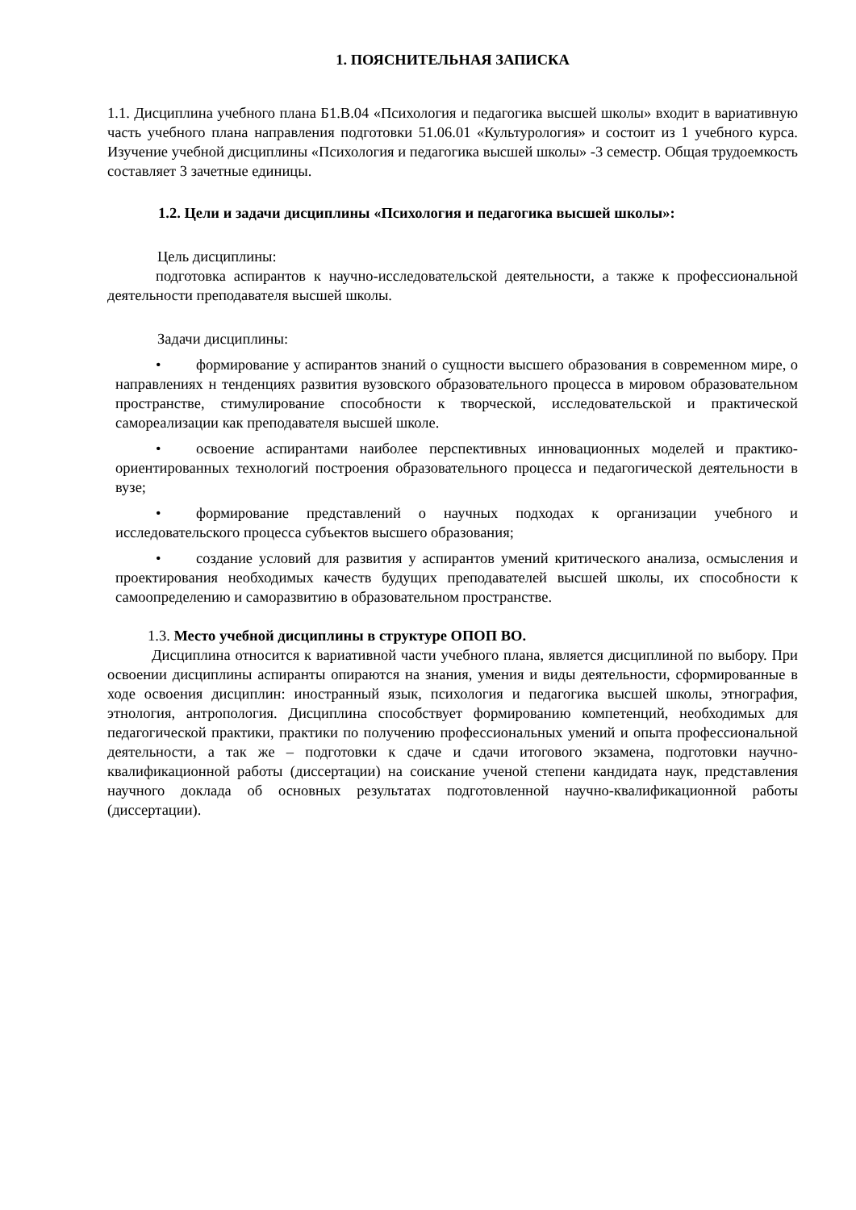1. ПОЯСНИТЕЛЬНАЯ ЗАПИСКА
1.1. Дисциплина учебного плана Б1.В.04 «Психология и педагогика высшей школы» входит в вариативную часть учебного плана направления подготовки 51.06.01 «Культурология» и состоит из 1 учебного курса. Изучение учебной дисциплины «Психология и педагогика высшей школы» -3 семестр. Общая трудоемкость составляет 3 зачетные единицы.
1.2. Цели и задачи дисциплины «Психология и педагогика высшей школы»:
Цель дисциплины:
подготовка аспирантов к научно-исследовательской деятельности, а также к профессиональной деятельности преподавателя высшей школы.
Задачи дисциплины:
• формирование у аспирантов знаний о сущности высшего образования в современном мире, о направлениях н тенденциях развития вузовского образовательного процесса в мировом образовательном пространстве, стимулирование способности к творческой, исследовательской и практической самореализации как преподавателя высшей школе.
• освоение аспирантами наиболее перспективных инновационных моделей и практико-ориентированных технологий построения образовательного процесса и педагогической деятельности в вузе;
• формирование представлений о научных подходах к организации учебного и исследовательского процесса субъектов высшего образования;
• создание условий для развития у аспирантов умений критического анализа, осмысления и проектирования необходимых качеств будущих преподавателей высшей школы, их способности к самоопределению и саморазвитию в образовательном пространстве.
1.3. Место учебной дисциплины в структуре ОПОП ВО.
Дисциплина относится к вариативной части учебного плана, является дисциплиной по выбору. При освоении дисциплины аспиранты опираются на знания, умения и виды деятельности, сформированные в ходе освоения дисциплин: иностранный язык, психология и педагогика высшей школы, этнография, этнология, антропология. Дисциплина способствует формированию компетенций, необходимых для педагогической практики, практики по получению профессиональных умений и опыта профессиональной деятельности, а так же – подготовки к сдаче и сдачи итогового экзамена, подготовки научно-квалификационной работы (диссертации) на соискание ученой степени кандидата наук, представления научного доклада об основных результатах подготовленной научно-квалификационной работы (диссертации).